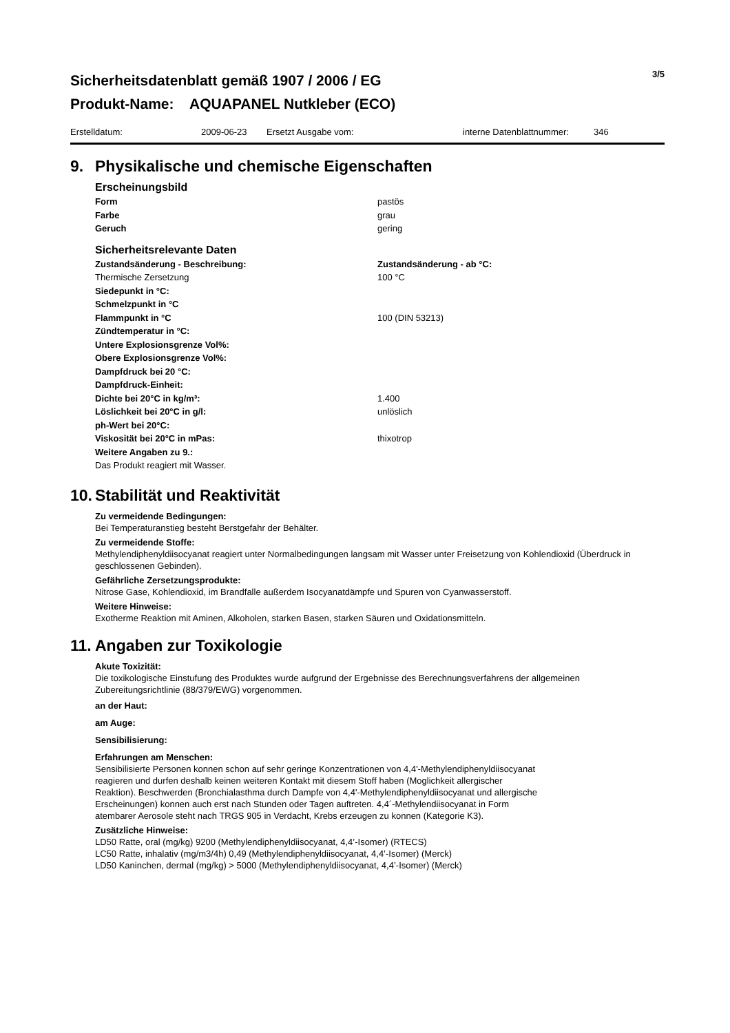Sicherheitsdatenblatt gemäß 1907 / 2006 / EG
Produkt-Name: AQUAPANEL Nutkleber (ECO)
3/5
Erstelldatum: 2009-06-23 Ersetzt Ausgabe vom: interne Datenblattnummer: 346
9. Physikalische und chemische Eigenschaften
Erscheinungsbild
| Form | pastös |
| Farbe | grau |
| Geruch | gering |
Sicherheitsrelevante Daten
| Zustandsänderung - Beschreibung: | Zustandsänderung - ab °C: |
| Thermische Zersetzung | 100 °C |
| Siedepunkt in °C: | |
| Schmelzpunkt in °C | |
| Flammpunkt in °C | 100 (DIN 53213) |
| Zündtemperatur in °C: | |
| Untere Explosionsgrenze Vol%: | |
| Obere Explosionsgrenze Vol%: | |
| Dampfdruck bei 20 °C: | |
| Dampfdruck-Einheit: | |
| Dichte bei 20°C in kg/m³: | 1.400 |
| Löslichkeit bei 20°C in g/l: | unlöslich |
| ph-Wert bei 20°C: | |
| Viskosität bei 20°C in mPas: | thixotrop |
| Weitere Angaben zu 9.: | |
| Das Produkt reagiert mit Wasser. | |
10. Stabilität und Reaktivität
Zu vermeidende Bedingungen:
Bei Temperaturanstieg besteht Berstgefahr der Behälter.
Zu vermeidende Stoffe:
Methylendiphenyldiisocyanat reagiert unter Normalbedingungen langsam mit Wasser unter Freisetzung von Kohlendioxid (Überdruck in geschlossenen Gebinden).
Gefährliche Zersetzungsprodukte:
Nitrose Gase, Kohlendioxid, im Brandfalle außerdem Isocyanatdämpfe und Spuren von Cyanwasserstoff.
Weitere Hinweise:
Exotherme Reaktion mit Aminen, Alkoholen, starken Basen, starken Säuren und Oxidationsmitteln.
11. Angaben zur Toxikologie
Akute Toxizität:
Die toxikologische Einstufung des Produktes wurde aufgrund der Ergebnisse des Berechnungsverfahrens der allgemeinen Zubereitungsrichtlinie (88/379/EWG) vorgenommen.
an der Haut:
am Auge:
Sensibilisierung:
Erfahrungen am Menschen:
Sensibilisierte Personen konnen schon auf sehr geringe Konzentrationen von 4,4'-Methylendiphenyldiisocyanat
reagieren und durfen deshalb keinen weiteren Kontakt mit diesem Stoff haben (Moglichkeit allergischer
Reaktion). Beschwerden (Bronchialasthma durch Dampfe von 4,4'-Methylendiphenyldiisocyanat und allergische
Erscheinungen) konnen auch erst nach Stunden oder Tagen auftreten. 4,4´-Methylendiisocyanat in Form
atembarer Aerosole steht nach TRGS 905 in Verdacht, Krebs erzeugen zu konnen (Kategorie K3).
Zusätzliche Hinweise:
LD50 Ratte, oral (mg/kg) 9200 (Methylendiphenyldiisocyanat, 4,4’-Isomer) (RTECS)
LC50 Ratte, inhalativ (mg/m3/4h) 0,49 (Methylendiphenyldiisocyanat, 4,4’-Isomer) (Merck)
LD50 Kaninchen, dermal (mg/kg) > 5000 (Methylendiphenyldiisocyanat, 4,4’-Isomer) (Merck)